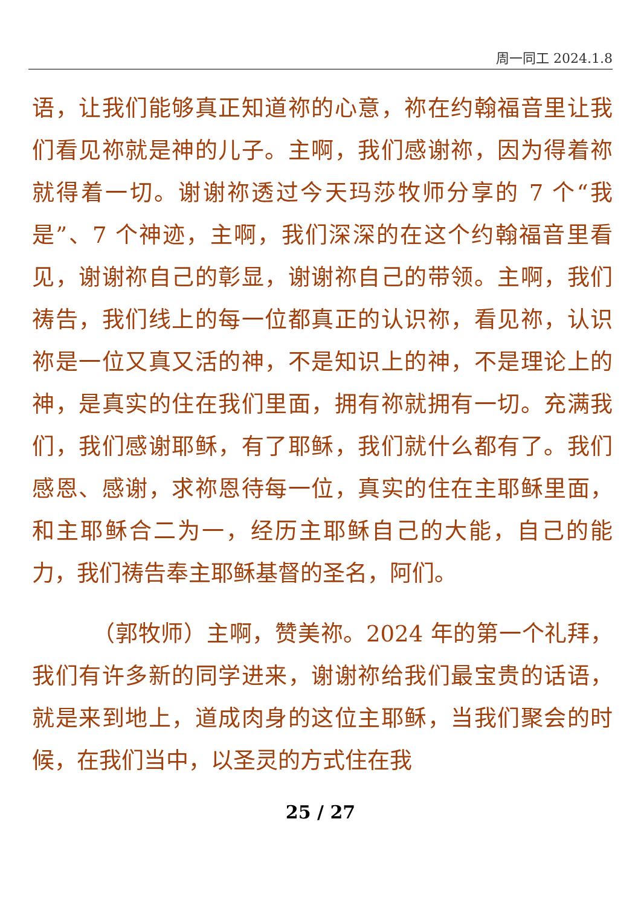周一同工 2024.1.8
语，让我们能够真正知道祢的心意，祢在约翰福音里让我们看见祢就是神的儿子。主啊，我们感谢祢，因为得着祢就得着一切。谢谢祢透过今天玛莎牧师分享的 7 个“我是”、7 个神迹，主啊，我们深深的在这个约翰福音里看见，谢谢祢自己的彰显，谢谢祢自己的带领。主啊，我们祷告，我们线上的每一位都真正的认识祢，看见祢，认识祢是一位又真又活的神，不是知识上的神，不是理论上的神，是真实的住在我们里面，拥有祢就拥有一切。充满我们，我们感谢耶稣，有了耶稣，我们就什么都有了。我们感恩、感谢，求祢恩待每一位，真实的住在主耶稣里面，和主耶稣合二为一，经历主耶稣自己的大能，自己的能力，我们祷告奉主耶稣基督的圣名，阿们。
（郭牧师）主啊，赞美祢。2024 年的第一个礼拜，我们有许多新的同学进来，谢谢祢给我们最宝贵的话语，就是来到地上，道成肉身的这位主耶稣，当我们聚会的时候，在我们当中，以圣灵的方式住在我
25 / 27